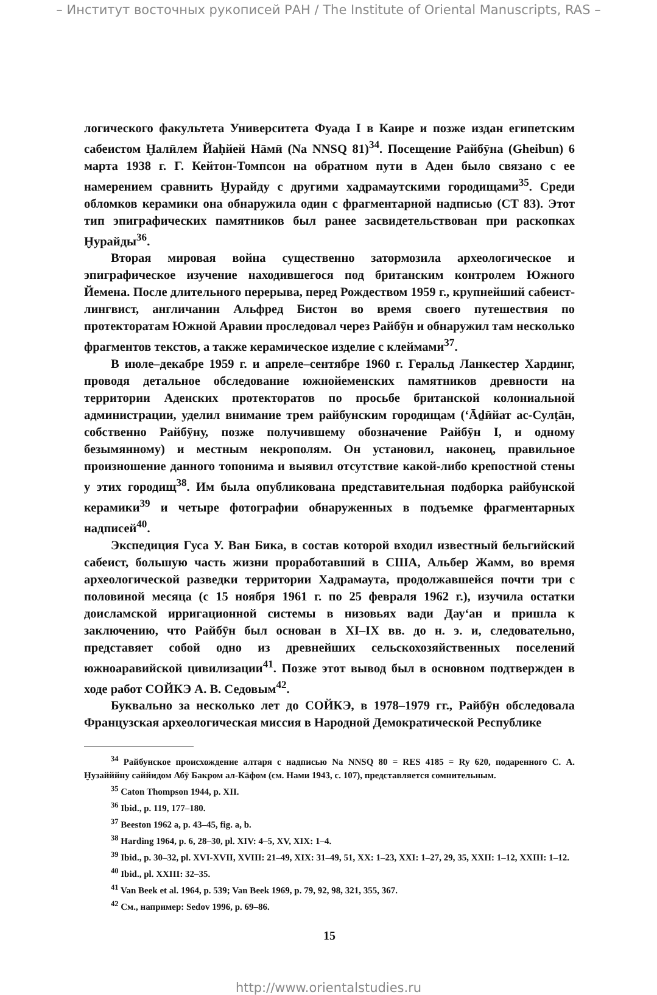– Институт восточных рукописей РАН / The Institute of Oriental Manuscripts, RAS –
логического факультета Университета Фуада I в Каире и позже издан египетским сабеистом Ḫалӣлем Йаḥйей Нāмӣ (Na NNSQ 81)<sup>34</sup>. Посещение Райбӯна (Gheibun) 6 марта 1938 г. Г. Кейтон-Томпсон на обратном пути в Аден было связано с ее намерением сравнить Ḫурайду с другими хадрамаутскими городищами<sup>35</sup>. Среди обломков керамики она обнаружила один с фрагментарной надписью (CT 83). Этот тип эпиграфических памятников был ранее засвидетельствован при раскопках Ḫурайды<sup>36</sup>.
Вторая мировая война существенно затормозила археологическое и эпиграфическое изучение находившегося под британским контролем Южного Йемена. После длительного перерыва, перед Рождеством 1959 г., крупнейший сабеист-лингвист, англичанин Альфред Бистон во время своего путешествия по протекторатам Южной Аравии проследовал через Райбӯн и обнаружил там несколько фрагментов текстов, а также керамическое изделие с клеймами<sup>37</sup>.
В июле–декабре 1959 г. и апреле–сентябре 1960 г. Геральд Ланкестер Хардинг, проводя детальное обследование южнойеменских памятников древности на территории Аденских протекторатов по просьбе британской колониальной администрации, уделил внимание трем райбунским городищам (‘Āḏӣйат ас-Сулṭāн, собственно Райбӯну, позже получившему обозначение Райбӯн I, и одному безымянному) и местным некрополям. Он установил, наконец, правильное произношение данного топонима и выявил отсутствие какой-либо крепостной стены у этих городищ<sup>38</sup>. Им была опубликована представительная подборка райбунской керамики<sup>39</sup> и четыре фотографии обнаруженных в подъемке фрагментарных надписей<sup>40</sup>.
Экспедиция Гуса У. Ван Бика, в состав которой входил известный бельгийский сабеист, большую часть жизни проработавший в США, Альбер Жамм, во время археологической разведки территории Хадрамаута, продолжавшейся почти три с половиной месяца (с 15 ноября 1961 г. по 25 февраля 1962 г.), изучила остатки доисламской ирригационной системы в низовьях вади Дау‘ан и пришла к заключению, что Райбӯн был основан в XI–IX вв. до н. э. и, следовательно, представяет собой одно из древнейших сельскохозяйственных поселений южноаравийской цивилизации<sup>41</sup>. Позже этот вывод был в основном подтвержден в ходе работ СОЙКЭ А. В. Седовым<sup>42</sup>.
Буквально за несколько лет до СОЙКЭ, в 1978–1979 гг., Райбӯн обследовала Французская археологическая миссия в Народной Демократической Республике
<sup>34</sup> Райбунское происхождение алтаря с надписью Na NNSQ 80 = RES 4185 = Ry 620, подаренного С. А. Ḫузайййну саййидом Абӯ Бакром ал-Кāфом (см. Нами 1943, с. 107), представляется сомнительным.
<sup>35</sup> Caton Thompson 1944, p. XII.
<sup>36</sup> Ibid., p. 119, 177–180.
<sup>37</sup> Beeston 1962 a, p. 43–45, fig. a, b.
<sup>38</sup> Harding 1964, p. 6, 28–30, pl. XIV: 4–5, XV, XIX: 1–4.
<sup>39</sup> Ibid., p. 30–32, pl. XVI-XVII, XVIII: 21–49, XIX: 31–49, 51, XX: 1–23, XXI: 1–27, 29, 35, XXII: 1–12, XXIII: 1–12.
<sup>40</sup> Ibid., pl. XXIII: 32–35.
<sup>41</sup> Van Beek et al. 1964, p. 539; Van Beek 1969, p. 79, 92, 98, 321, 355, 367.
<sup>42</sup> См., например: Sedov 1996, p. 69–86.
15
http://www.orientalstudies.ru